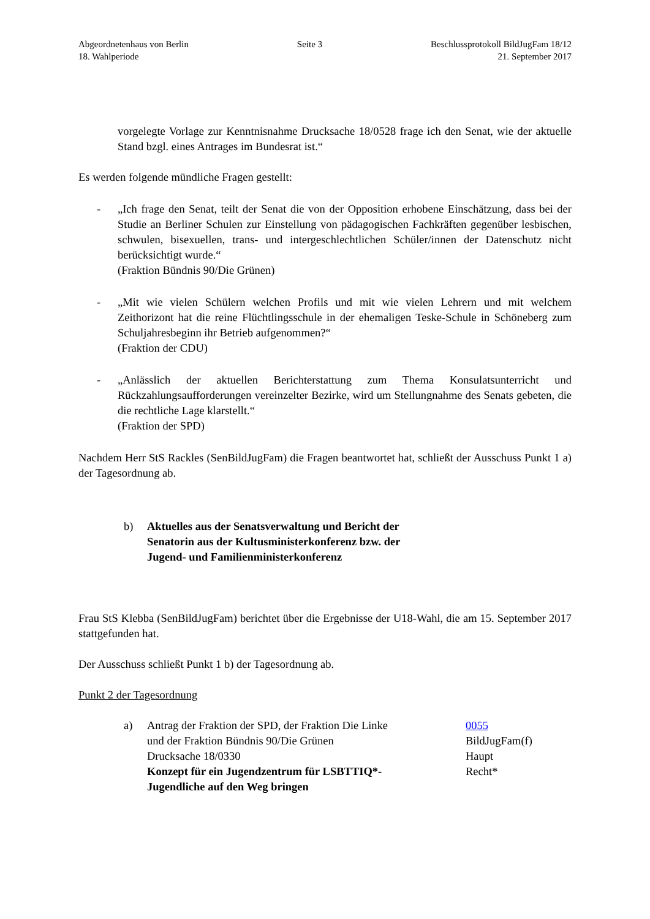Abgeordnetenhaus von Berlin
18. Wahlperiode
Seite 3 Beschlussprotokoll BildJugFam 18/12
21. September 2017
vorgelegte Vorlage zur Kenntnisnahme Drucksache 18/0528 frage ich den Senat, wie der aktuelle Stand bzgl. eines Antrages im Bundesrat ist.“
Es werden folgende mündliche Fragen gestellt:
- „Ich frage den Senat, teilt der Senat die von der Opposition erhobene Einschätzung, dass bei der Studie an Berliner Schulen zur Einstellung von pädagogischen Fachkräf­ten gegenüber lesbischen, schwulen, bisexuellen, trans- und intergeschlechtlichen Schüler/innen der Datenschutz nicht berücksichtigt wurde.“
(Fraktion Bündnis 90/Die Grünen)
- „Mit wie vielen Schülern welchen Profils und mit wie vielen Lehrern und mit wel­chem Zeithorizont hat die reine Flüchtlingsschule in der ehemaligen Teske-Schule in Schöneberg zum Schuljahresbeginn ihr Betrieb aufgenommen?“
(Fraktion der CDU)
- „Anlässlich der aktuellen Berichterstattung zum Thema Konsulatsunterricht und Rückzahlungsaufforderungen vereinzelter Bezirke, wird um Stellungnahme des Senats gebeten, die die rechtliche Lage klarstellt.“
(Fraktion der SPD)
Nachdem Herr StS Rackles (SenBildJugFam) die Fragen beantwortet hat, schließt der Aus­schuss Punkt 1 a) der Tagesordnung ab.
b) Aktuelles aus der Senatsverwaltung und Bericht der
Senatorin aus der Kultusministerkonferenz bzw. der
Jugend- und Familienministerkonferenz
Frau StS Klebba (SenBildJugFam) berichtet über die Ergebnisse der U18-Wahl, die am 15. September 2017 stattgefunden hat.
Der Ausschuss schließt Punkt 1 b) der Tagesordnung ab.
Punkt 2 der Tagesordnung
a) Antrag der Fraktion der SPD, der Fraktion Die Linke
und der Fraktion Bündnis 90/Die Grünen
Drucksache 18/0330
Konzept für ein Jugendzentrum für LSBTTIQ*-
Jugendliche auf den Weg bringen
0055
BildJugFam(f)
Haupt
Recht*